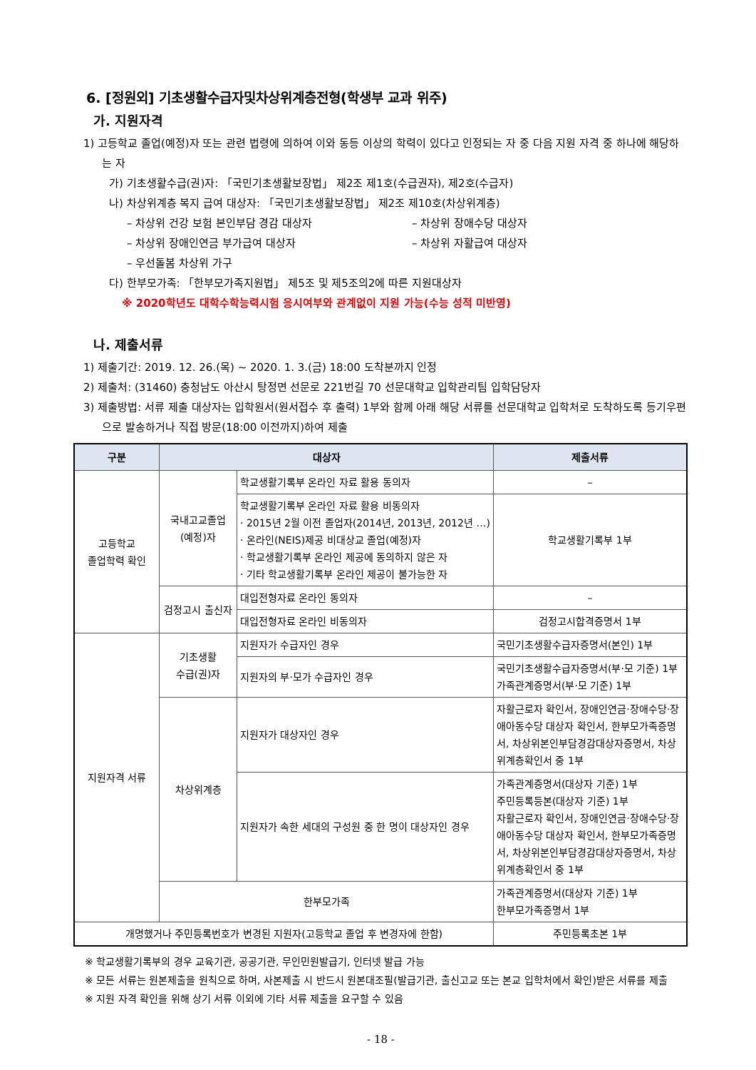6. [정원외] 기초생활수급자및차상위계층전형(학생부 교과 위주)
가. 지원자격
1) 고등학교 졸업(예정)자 또는 관련 법령에 의하여 이와 동등 이상의 학력이 있다고 인정되는 자 중 다음 지원 자격 중 하나에 해당하는 자
가) 기초생활수급(권)자: 「국민기초생활보장법」 제2조 제1호(수급권자), 제2호(수급자)
나) 차상위계층 복지 급여 대상자: 「국민기초생활보장법」 제2조 제10호(차상위계층)
– 차상위 건강 보험 본인부담 경감 대상자 – 차상위 장애수당 대상자
– 차상위 장애인연금 부가급여 대상자 – 차상위 자활급여 대상자
– 우선돌봄 차상위 가구
다) 한부모가족: 「한부모가족지원법」 제5조 및 제5조의2에 따른 지원대상자
※ 2020학년도 대학수학능력시험 응시여부와 관계없이 지원 가능(수능 성적 미반영)
나. 제출서류
1) 제출기간: 2019. 12. 26.(목) ~ 2020. 1. 3.(금) 18:00 도착분까지 인정
2) 제출처: (31460) 충청남도 아산시 탕정면 선문로 221번길 70 선문대학교 입학관리팀 입학담당자
3) 제출방법: 서류 제출 대상자는 입학원서(원서접수 후 출력) 1부와 함께 아래 해당 서류를 선문대학교 입학처로 도착하도록 등기우편으로 발송하거나 직접 방문(18:00 이전까지)하여 제출
| 구분 | 대상자 | | 제출서류 |
| --- | --- | --- | --- |
| 고등학교 졸업학력 확인 | 국내고교졸업 (예정)자 | 학교생활기록부 온라인 자료 활용 동의자 | – |
| | | 학교생활기록부 온라인 자료 활용 비동의자 · 2015년 2월 이전 졸업자(2014년, 2013년, 2012년 …) · 온라인(NEIS)제공 비대상교 졸업(예정)자 · 학교생활기록부 온라인 제공에 동의하지 않은 자 · 기타 학교생활기록부 온라인 제공이 불가능한 자 | 학교생활기록부 1부 |
| | 검정고시 출신자 | 대입전형자료 온라인 동의자 | – |
| | | 대입전형자료 온라인 비동의자 | 검정고시합격증명서 1부 |
| 지원자격 서류 | 기초생활 수급(권)자 | 지원자가 수급자인 경우 | 국민기초생활수급자증명서(본인) 1부 |
| | | 지원자의 부·모가 수급자인 경우 | 국민기초생활수급자증명서(부·모 기준) 1부 가족관계증명서(부·모 기준) 1부 |
| | 차상위계층 | 지원자가 대상자인 경우 | 자활근로자 확인서, 장애인연금·장애수당·장애아동수당 대상자 확인서, 한부모가족증명서, 차상위본인부담경감대상자증명서, 차상위계층확인서 중 1부 |
| | | 지원자가 속한 세대의 구성원 중 한 명이 대상자인 경우 | 가족관계증명서(대상자 기준) 1부 주민등록등본(대상자 기준) 1부 자활근로자 확인서, 장애인연금·장애수당·장애아동수당 대상자 확인서, 한부모가족증명서, 차상위본인부담경감대상자증명서, 차상위계층확인서 중 1부 |
| | 한부모가족 | | 가족관계증명서(대상자 기준) 1부 한부모가족증명서 1부 |
| 개명했거나 주민등록번호가 변경된 지원자(고등학교 졸업 후 변경자에 한함) | | | 주민등록초본 1부 |
※ 학교생활기록부의 경우 교육기관, 공공기관, 무인민원발급기, 인터넷 발급 가능
※ 모든 서류는 원본제출을 원칙으로 하며, 사본제출 시 반드시 원본대조필(발급기관, 출신고교 또는 본교 입학처에서 확인)받은 서류를 제출
※ 지원 자격 확인을 위해 상기 서류 이외에 기타 서류 제출을 요구할 수 있음
- 18 -